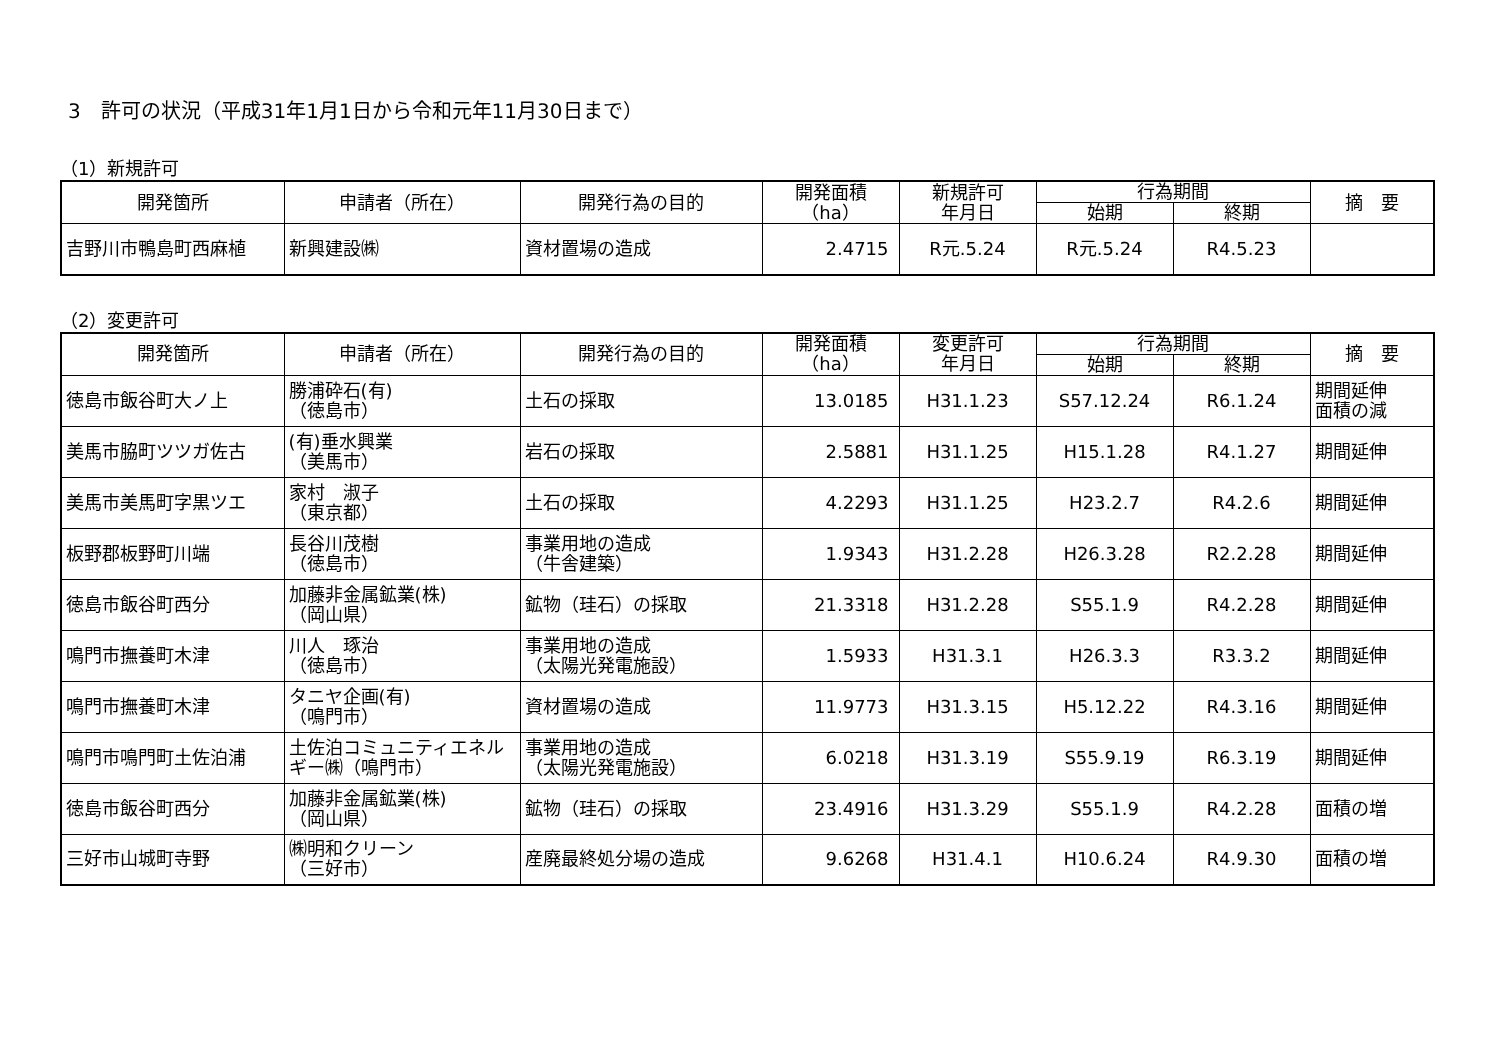3　許可の状況（平成31年1月1日から令和元年11月30日まで）
（1）新規許可
| 開発箇所 | 申請者（所在） | 開発行為の目的 | 開発面積 （ha） | 新規許可 年月日 | 行為期間 | | 摘 要 |
| --- | --- | --- | --- | --- | --- | --- | --- |
| | | | | | 始期 | 終期 | |
| 吉野川市鴨島町西麻植 | 新興建設㈱ | 資材置場の造成 | 2.4715 | R元.5.24 | R元.5.24 | R4.5.23 | |
（2）変更許可
| 開発箇所 | 申請者（所在） | 開発行為の目的 | 開発面積 （ha） | 変更許可 年月日 | 行為期間 | | 摘 要 |
| --- | --- | --- | --- | --- | --- | --- | --- |
| | | | | | 始期 | 終期 | |
| 徳島市飯谷町大ノ上 | 勝浦砕石(有) （徳島市） | 土石の採取 | 13.0185 | H31.1.23 | S57.12.24 | R6.1.24 | 期間延伸 面積の減 |
| 美馬市脇町ツツガ佐古 | (有)垂水興業 （美馬市） | 岩石の採取 | 2.5881 | H31.1.25 | H15.1.28 | R4.1.27 | 期間延伸 |
| 美馬市美馬町字黒ツエ | 家村 淑子 （東京都） | 土石の採取 | 4.2293 | H31.1.25 | H23.2.7 | R4.2.6 | 期間延伸 |
| 板野郡板野町川端 | 長谷川茂樹 （徳島市） | 事業用地の造成 （牛舎建築） | 1.9343 | H31.2.28 | H26.3.28 | R2.2.28 | 期間延伸 |
| 徳島市飯谷町西分 | 加藤非金属鉱業(株) （岡山県） | 鉱物（珪石）の採取 | 21.3318 | H31.2.28 | S55.1.9 | R4.2.28 | 期間延伸 |
| 鳴門市撫養町木津 | 川人 琢治 （徳島市） | 事業用地の造成 （太陽光発電施設） | 1.5933 | H31.3.1 | H26.3.3 | R3.3.2 | 期間延伸 |
| 鳴門市撫養町木津 | タニヤ企画(有) （鳴門市） | 資材置場の造成 | 11.9773 | H31.3.15 | H5.12.22 | R4.3.16 | 期間延伸 |
| 鳴門市鳴門町土佐泊浦 | 土佐泊コミュニティエネルギー㈱（鳴門市） | 事業用地の造成 （太陽光発電施設） | 6.0218 | H31.3.19 | S55.9.19 | R6.3.19 | 期間延伸 |
| 徳島市飯谷町西分 | 加藤非金属鉱業(株) （岡山県） | 鉱物（珪石）の採取 | 23.4916 | H31.3.29 | S55.1.9 | R4.2.28 | 面積の増 |
| 三好市山城町寺野 | ㈱明和クリーン （三好市） | 産廃最終処分場の造成 | 9.6268 | H31.4.1 | H10.6.24 | R4.9.30 | 面積の増 |